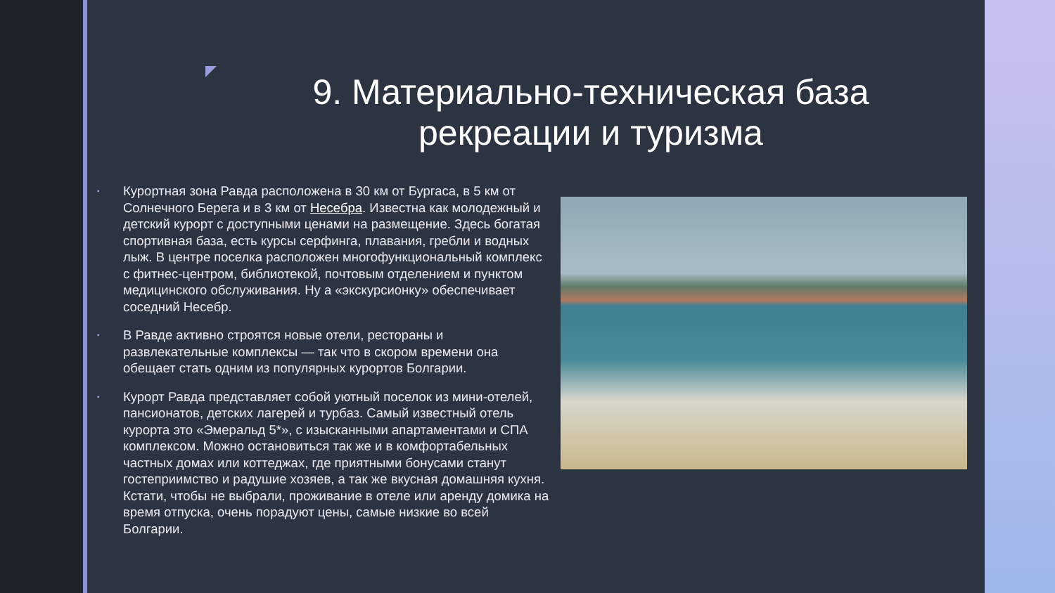9. Материально-техническая база рекреации и туризма
▪ Курортная зона Равда расположена в 30 км от Бургаса, в 5 км от Солнечного Берега и в 3 км от Несебра. Известна как молодежный и детский курорт с доступными ценами на размещение. Здесь богатая спортивная база, есть курсы серфинга, плавания, гребли и водных лыж. В центре поселка расположен многофункциональный комплекс с фитнес-центром, библиотекой, почтовым отделением и пунктом медицинского обслуживания. Ну а «экскурсионку» обеспечивает соседний Несебр.
▪ В Равде активно строятся новые отели, рестораны и развлекательные комплексы — так что в скором времени она обещает стать одним из популярных курортов Болгарии.
▪ Курорт Равда представляет собой уютный поселок из мини-отелей, пансионатов, детских лагерей и турбаз. Самый известный отель курорта это «Эмеральд 5*», с изысканными апартаментами и СПА комплексом. Можно остановиться так же и в комфортабельных частных домах или коттеджах, где приятными бонусами станут гостеприимство и радушие хозяев, а так же вкусная домашняя кухня. Кстати, чтобы не выбрали, проживание в отеле или аренду домика на время отпуска, очень порадуют цены, самые низкие во всей Болгарии.